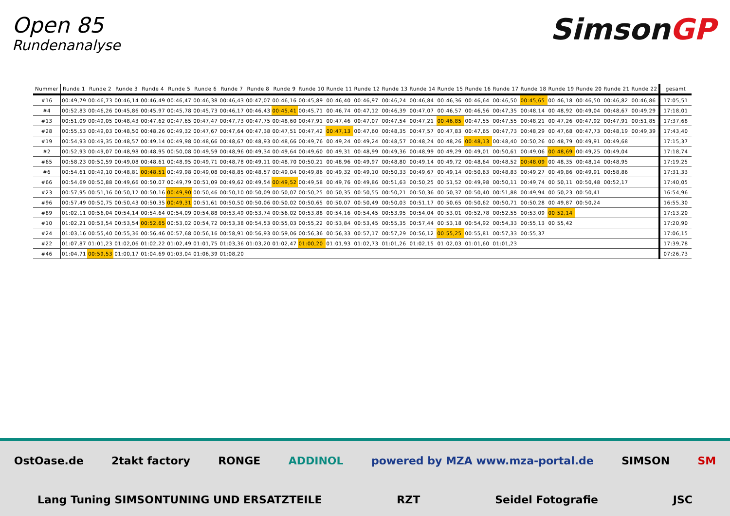Open 85
Rundenanalyse
SimsonGP
| Nummer | Runde 1 | Runde 2 | Runde 3 | Runde 4 | Runde 5 | Runde 6 | Runde 7 | Runde 8 | Runde 9 | Runde 10 | Runde 11 | Runde 12 | Runde 13 | Runde 14 | Runde 15 | Runde 16 | Runde 17 | Runde 18 | Runde 19 | Runde 20 | Runde 21 | Runde 22 | gesamt |
| --- | --- | --- | --- | --- | --- | --- | --- | --- | --- | --- | --- | --- | --- | --- | --- | --- | --- | --- | --- | --- | --- | --- | --- |
| #16 | 00:49,79 | 00:46,73 | 00:46,14 | 00:46,49 | 00:46,47 | 00:46,38 | 00:46,43 | 00:47,07 | 00:46,16 | 00:45,89 | 00:46,40 | 00:46,97 | 00:46,24 | 00:46,84 | 00:46,36 | 00:46,64 | 00:46,50 | 00:45,65 | 00:46,18 | 00:46,50 | 00:46,82 | 00:46,86 | 17:05,51 |
| #4 | 00:52,83 | 00:46,26 | 00:45,86 | 00:45,97 | 00:45,78 | 00:45,73 | 00:46,17 | 00:46,43 | 00:45,41 | 00:45,71 | 00:46,74 | 00:47,12 | 00:46,39 | 00:47,07 | 00:46,57 | 00:46,56 | 00:47,35 | 00:48,14 | 00:48,92 | 00:49,04 | 00:48,67 | 00:49,29 | 17:18,01 |
| #13 | 00:51,09 | 00:49,05 | 00:48,43 | 00:47,62 | 00:47,65 | 00:47,47 | 00:47,73 | 00:47,75 | 00:48,60 | 00:47,91 | 00:47,46 | 00:47,07 | 00:47,54 | 00:47,21 | 00:46,85 | 00:47,55 | 00:47,55 | 00:48,21 | 00:47,26 | 00:47,92 | 00:47,91 | 00:51,85 | 17:37,68 |
| #28 | 00:55,53 | 00:49,03 | 00:48,50 | 00:48,26 | 00:49,32 | 00:47,67 | 00:47,64 | 00:47,38 | 00:47,51 | 00:47,42 | 00:47,13 | 00:47,60 | 00:48,35 | 00:47,57 | 00:47,83 | 00:47,65 | 00:47,73 | 00:48,29 | 00:47,68 | 00:47,73 | 00:48,19 | 00:49,39 | 17:43,40 |
| #19 | 00:54,93 | 00:49,35 | 00:48,57 | 00:49,14 | 00:49,98 | 00:48,66 | 00:48,67 | 00:48,93 | 00:48,66 | 00:49,76 | 00:49,24 | 00:49,24 | 00:48,57 | 00:48,24 | 00:48,26 | 00:48,13 | 00:48,40 | 00:50,26 | 00:48,79 | 00:49,91 | 00:49,68 | | 17:15,37 |
| #2 | 00:52,93 | 00:49,07 | 00:48,98 | 00:48,95 | 00:50,08 | 00:49,59 | 00:48,96 | 00:49,34 | 00:49,64 | 00:49,60 | 00:49,31 | 00:48,99 | 00:49,36 | 00:48,99 | 00:49,29 | 00:49,01 | 00:50,61 | 00:49,06 | 00:48,69 | 00:49,25 | 00:49,04 | | 17:18,74 |
| #65 | 00:58,23 | 00:50,59 | 00:49,08 | 00:48,61 | 00:48,95 | 00:49,71 | 00:48,78 | 00:49,11 | 00:48,70 | 00:50,21 | 00:48,96 | 00:49,97 | 00:48,80 | 00:49,14 | 00:49,72 | 00:48,64 | 00:48,52 | 00:48,09 | 00:48,35 | 00:48,14 | 00:48,95 | | 17:19,25 |
| #6 | 00:54,61 | 00:49,10 | 00:48,81 | 00:48,51 | 00:49,98 | 00:49,08 | 00:48,85 | 00:48,57 | 00:49,04 | 00:49,86 | 00:49,32 | 00:49,10 | 00:50,33 | 00:49,67 | 00:49,14 | 00:50,63 | 00:48,83 | 00:49,27 | 00:49,86 | 00:49,91 | 00:58,86 | | 17:31,33 |
| #66 | 00:54,69 | 00:50,88 | 00:49,66 | 00:50,07 | 00:49,79 | 00:51,09 | 00:49,62 | 00:49,54 | 00:49,52 | 00:49,58 | 00:49,76 | 00:49,86 | 00:51,63 | 00:50,25 | 00:51,52 | 00:49,98 | 00:50,11 | 00:49,74 | 00:50,11 | 00:50,48 | 00:52,17 | | 17:40,05 |
| #23 | 00:57,95 | 00:51,16 | 00:50,12 | 00:50,16 | 00:49,90 | 00:50,46 | 00:50,10 | 00:50,09 | 00:50,07 | 00:50,25 | 00:50,35 | 00:50,55 | 00:50,21 | 00:50,36 | 00:50,37 | 00:50,40 | 00:51,88 | 00:49,94 | 00:50,23 | 00:50,41 | | | 16:54,96 |
| #96 | 00:57,49 | 00:50,75 | 00:50,43 | 00:50,35 | 00:49,31 | 00:51,61 | 00:50,50 | 00:50,06 | 00:50,02 | 00:50,65 | 00:50,07 | 00:50,49 | 00:50,03 | 00:51,17 | 00:50,65 | 00:50,62 | 00:50,71 | 00:50,28 | 00:49,87 | 00:50,24 | | | 16:55,30 |
| #89 | 01:02,11 | 00:56,04 | 00:54,14 | 00:54,64 | 00:54,09 | 00:54,88 | 00:53,49 | 00:53,74 | 00:56,02 | 00:53,88 | 00:54,16 | 00:54,45 | 00:53,95 | 00:54,04 | 00:53,01 | 00:52,78 | 00:52,55 | 00:53,09 | 00:52,14 | | | | 17:13,20 |
| #10 | 01:02,21 | 00:53,54 | 00:53,54 | 00:52,65 | 00:53,02 | 00:54,72 | 00:53,38 | 00:54,53 | 00:55,03 | 00:55,22 | 00:53,84 | 00:53,45 | 00:55,35 | 00:57,44 | 00:53,18 | 00:54,92 | 00:54,33 | 00:55,13 | 00:55,42 | | | | 17:20,90 |
| #24 | 01:03,16 | 00:55,40 | 00:55,36 | 00:56,46 | 00:57,68 | 00:56,16 | 00:58,91 | 00:56,93 | 00:59,06 | 00:56,36 | 00:56,33 | 00:57,17 | 00:57,29 | 00:56,12 | 00:55,25 | 00:55,81 | 00:57,33 | 00:55,37 | | | | | 17:06,15 |
| #22 | 01:07,87 | 01:01,23 | 01:02,06 | 01:02,22 | 01:02,49 | 01:01,75 | 01:03,36 | 01:03,20 | 01:02,47 | 01:00,20 | 01:01,93 | 01:02,73 | 01:01,26 | 01:02,15 | 01:02,03 | 01:01,60 | 01:01,23 | | | | | | 17:39,78 |
| #46 | 01:04,71 | 00:59,53 | 01:00,17 | 01:04,69 | 01:03,04 | 01:06,39 | 01:08,20 | | | | | | | | | | | | | | | | 07:26,73 |
OstOase.de 2takt factory RONGE ADDINOL powered by MZA www.mza-portal.de SIMSON SM Lang Tuning SIMSONTUNING UND ERSATZTEILE RZT Seidel Fotografie JSC